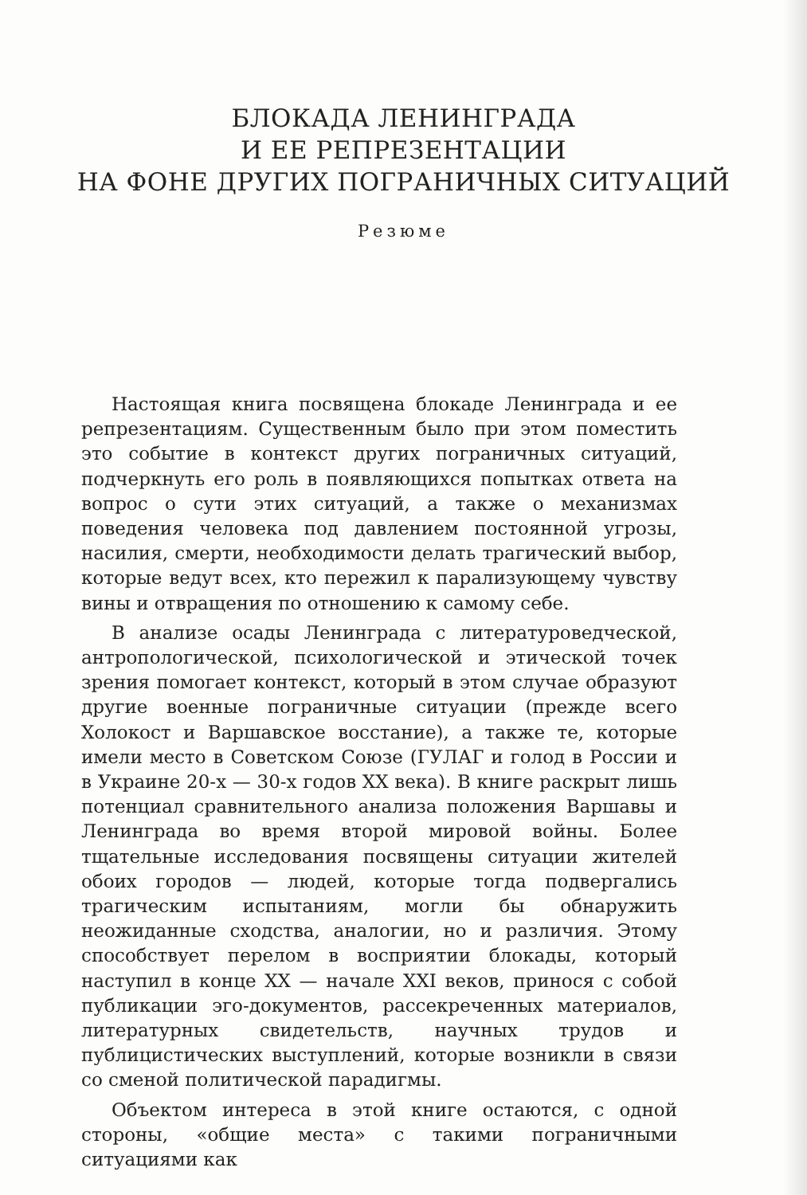БЛОКАДА ЛЕНИНГРАДА
И ЕЕ РЕПРЕЗЕНТАЦИИ
НА ФОНЕ ДРУГИХ ПОГРАНИЧНЫХ СИТУАЦИЙ
Резюме
Настоящая книга посвящена блокаде Ленинграда и ее репрезентациям. Существенным было при этом поместить это событие в контекст других пограничных ситуаций, подчеркнуть его роль в появляющихся попытках ответа на вопрос о сути этих ситуаций, а также о механизмах поведения человека под давлением постоянной угрозы, насилия, смерти, необходимости делать трагический выбор, которые ведут всех, кто пережил к парализующему чувству вины и отвращения по отношению к самому себе.
В анализе осады Ленинграда с литературоведческой, антропологической, психологической и этической точек зрения помогает контекст, который в этом случае образуют другие военные пограничные ситуации (прежде всего Холокост и Варшавское восстание), а также те, которые имели место в Советском Союзе (ГУЛАГ и голод в России и в Украине 20-х — 30-х годов XX века). В книге раскрыт лишь потенциал сравнительного анализа положения Варшавы и Ленинграда во время второй мировой войны. Более тщательные исследования посвящены ситуации жителей обоих городов — людей, которые тогда подвергались трагическим испытаниям, могли бы обнаружить неожиданные сходства, аналогии, но и различия. Этому способствует перелом в восприятии блокады, который наступил в конце XX — начале XXI веков, принося с собой публикации эго-документов, рассекреченных материалов, литературных свидетельств, научных трудов и публицистических выступлений, которые возникли в связи со сменой политической парадигмы.
Объектом интереса в этой книге остаются, с одной стороны, «общие места» с такими пограничными ситуациями как